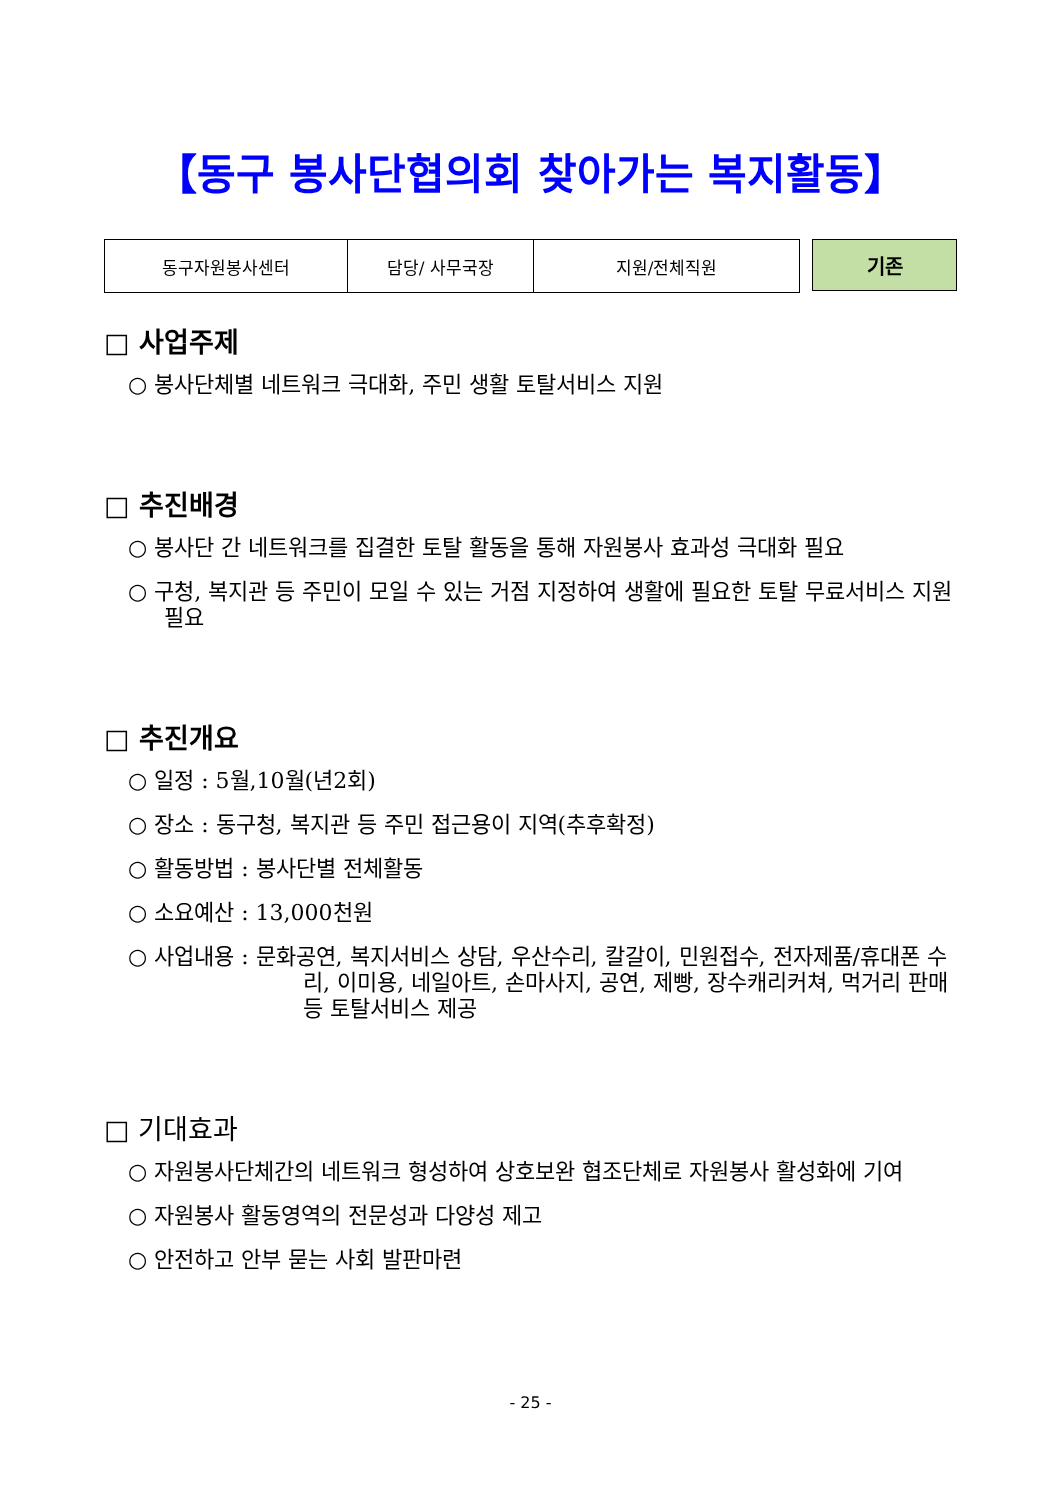【동구 봉사단협의회 찾아가는 복지활동】
| 동구자원봉사센터 | 담당/ 사무국장 | 지원/전체직원 |
기존
□ 사업주제
○ 봉사단체별 네트워크 극대화, 주민 생활 토탈서비스 지원
□ 추진배경
○ 봉사단 간 네트워크를 집결한 토탈 활동을 통해 자원봉사 효과성 극대화 필요
○ 구청, 복지관 등 주민이 모일 수 있는 거점 지정하여 생활에 필요한 토탈 무료서비스 지원필요
□ 추진개요
○ 일정 : 5월,10월(년2회)
○ 장소 : 동구청, 복지관 등 주민 접근용이 지역(추후확정)
○ 활동방법 : 봉사단별 전체활동
○ 소요예산 : 13,000천원
○ 사업내용 : 문화공연, 복지서비스 상담, 우산수리, 칼갈이, 민원접수, 전자제품/휴대폰 수리, 이미용, 네일아트, 손마사지, 공연, 제빵, 장수캐리커쳐, 먹거리 판매 등 토탈서비스 제공
□ 기대효과
○ 자원봉사단체간의 네트워크 형성하여 상호보완 협조단체로 자원봉사 활성화에 기여
○ 자원봉사 활동영역의 전문성과 다양성 제고
○ 안전하고 안부 묻는 사회 발판마련
- 25 -